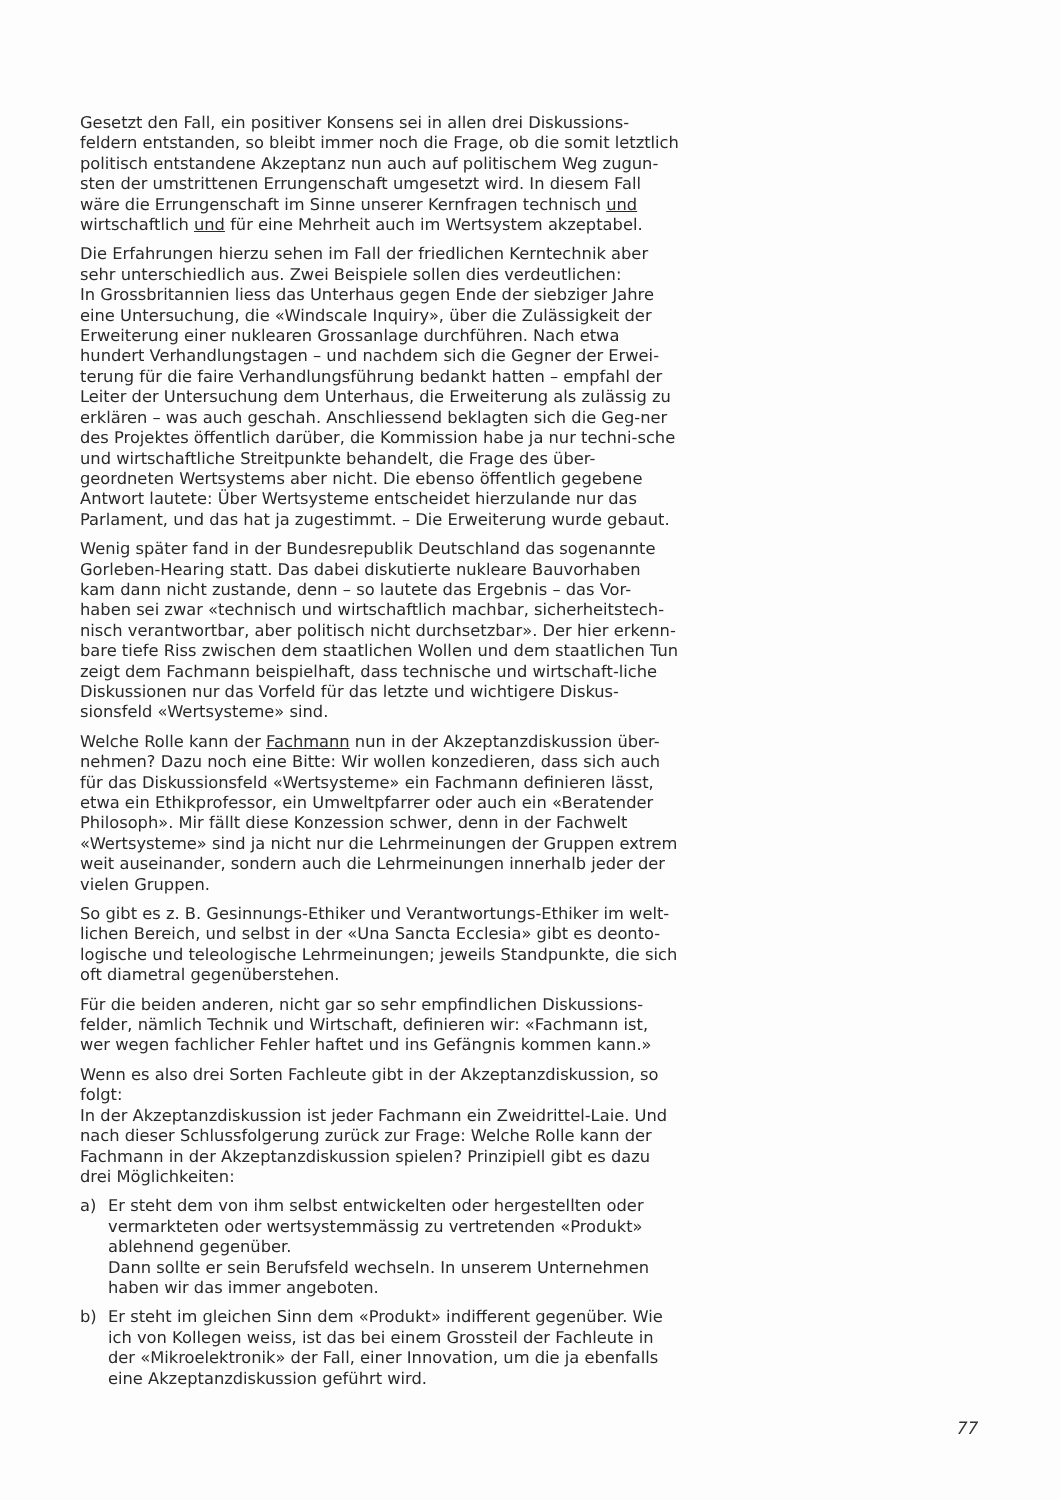Gesetzt den Fall, ein positiver Konsens sei in allen drei Diskussions-
feldern entstanden, so bleibt immer noch die Frage, ob die somit letztlich politisch entstandene Akzeptanz nun auch auf politischem Weg zugun-sten der umstrittenen Errungenschaft umgesetzt wird. In diesem Fall wäre die Errungenschaft im Sinne unserer Kernfragen technisch und wirtschaftlich und für eine Mehrheit auch im Wertsystem akzeptabel.
Die Erfahrungen hierzu sehen im Fall der friedlichen Kerntechnik aber sehr unterschiedlich aus. Zwei Beispiele sollen dies verdeutlichen:
In Grossbritannien liess das Unterhaus gegen Ende der siebziger Jahre eine Untersuchung, die «Windscale Inquiry», über die Zulässigkeit der Erweiterung einer nuklearen Grossanlage durchführen. Nach etwa hundert Verhandlungstagen – und nachdem sich die Gegner der Erwei-terung für die faire Verhandlungsführung bedankt hatten – empfahl der Leiter der Untersuchung dem Unterhaus, die Erweiterung als zulässig zu erklären – was auch geschah. Anschliessend beklagten sich die Geg-ner des Projektes öffentlich darüber, die Kommission habe ja nur techni-sche und wirtschaftliche Streitpunkte behandelt, die Frage des über-geordneten Wertsystems aber nicht. Die ebenso öffentlich gegebene Antwort lautete: Über Wertsysteme entscheidet hierzulande nur das Parlament, und das hat ja zugestimmt. – Die Erweiterung wurde gebaut.
Wenig später fand in der Bundesrepublik Deutschland das sogenannte Gorleben-Hearing statt. Das dabei diskutierte nukleare Bauvorhaben kam dann nicht zustande, denn – so lautete das Ergebnis – das Vor-haben sei zwar «technisch und wirtschaftlich machbar, sicherheitstech-nisch verantwortbar, aber politisch nicht durchsetzbar». Der hier erkenn-bare tiefe Riss zwischen dem staatlichen Wollen und dem staatlichen Tun zeigt dem Fachmann beispielhaft, dass technische und wirtschaft-liche Diskussionen nur das Vorfeld für das letzte und wichtigere Diskus-sionsfeld «Wertsysteme» sind.
Welche Rolle kann der Fachmann nun in der Akzeptanzdiskussion über-nehmen? Dazu noch eine Bitte: Wir wollen konzedieren, dass sich auch für das Diskussionsfeld «Wertsysteme» ein Fachmann definieren lässt, etwa ein Ethikprofessor, ein Umweltpfarrer oder auch ein «Beratender Philosoph». Mir fällt diese Konzession schwer, denn in der Fachwelt «Wertsysteme» sind ja nicht nur die Lehrmeinungen der Gruppen extrem weit auseinander, sondern auch die Lehrmeinungen innerhalb jeder der vielen Gruppen.
So gibt es z. B. Gesinnungs-Ethiker und Verantwortungs-Ethiker im welt-lichen Bereich, und selbst in der «Una Sancta Ecclesia» gibt es deonto-logische und teleologische Lehrmeinungen; jeweils Standpunkte, die sich oft diametral gegenüberstehen.
Für die beiden anderen, nicht gar so sehr empfindlichen Diskussions-
felder, nämlich Technik und Wirtschaft, definieren wir: «Fachmann ist, wer wegen fachlicher Fehler haftet und ins Gefängnis kommen kann.»
Wenn es also drei Sorten Fachleute gibt in der Akzeptanzdiskussion, so folgt:
In der Akzeptanzdiskussion ist jeder Fachmann ein Zweidrittel-Laie. Und nach dieser Schlussfolgerung zurück zur Frage: Welche Rolle kann der Fachmann in der Akzeptanzdiskussion spielen? Prinzipiell gibt es dazu drei Möglichkeiten:
a) Er steht dem von ihm selbst entwickelten oder hergestellten oder vermarkteten oder wertsystemmässig zu vertretenden «Produkt» ablehnend gegenüber.
Dann sollte er sein Berufsfeld wechseln. In unserem Unternehmen haben wir das immer angeboten.
b) Er steht im gleichen Sinn dem «Produkt» indifferent gegenüber. Wie ich von Kollegen weiss, ist das bei einem Grossteil der Fachleute in der «Mikroelektronik» der Fall, einer Innovation, um die ja ebenfalls eine Akzeptanzdiskussion geführt wird.
77